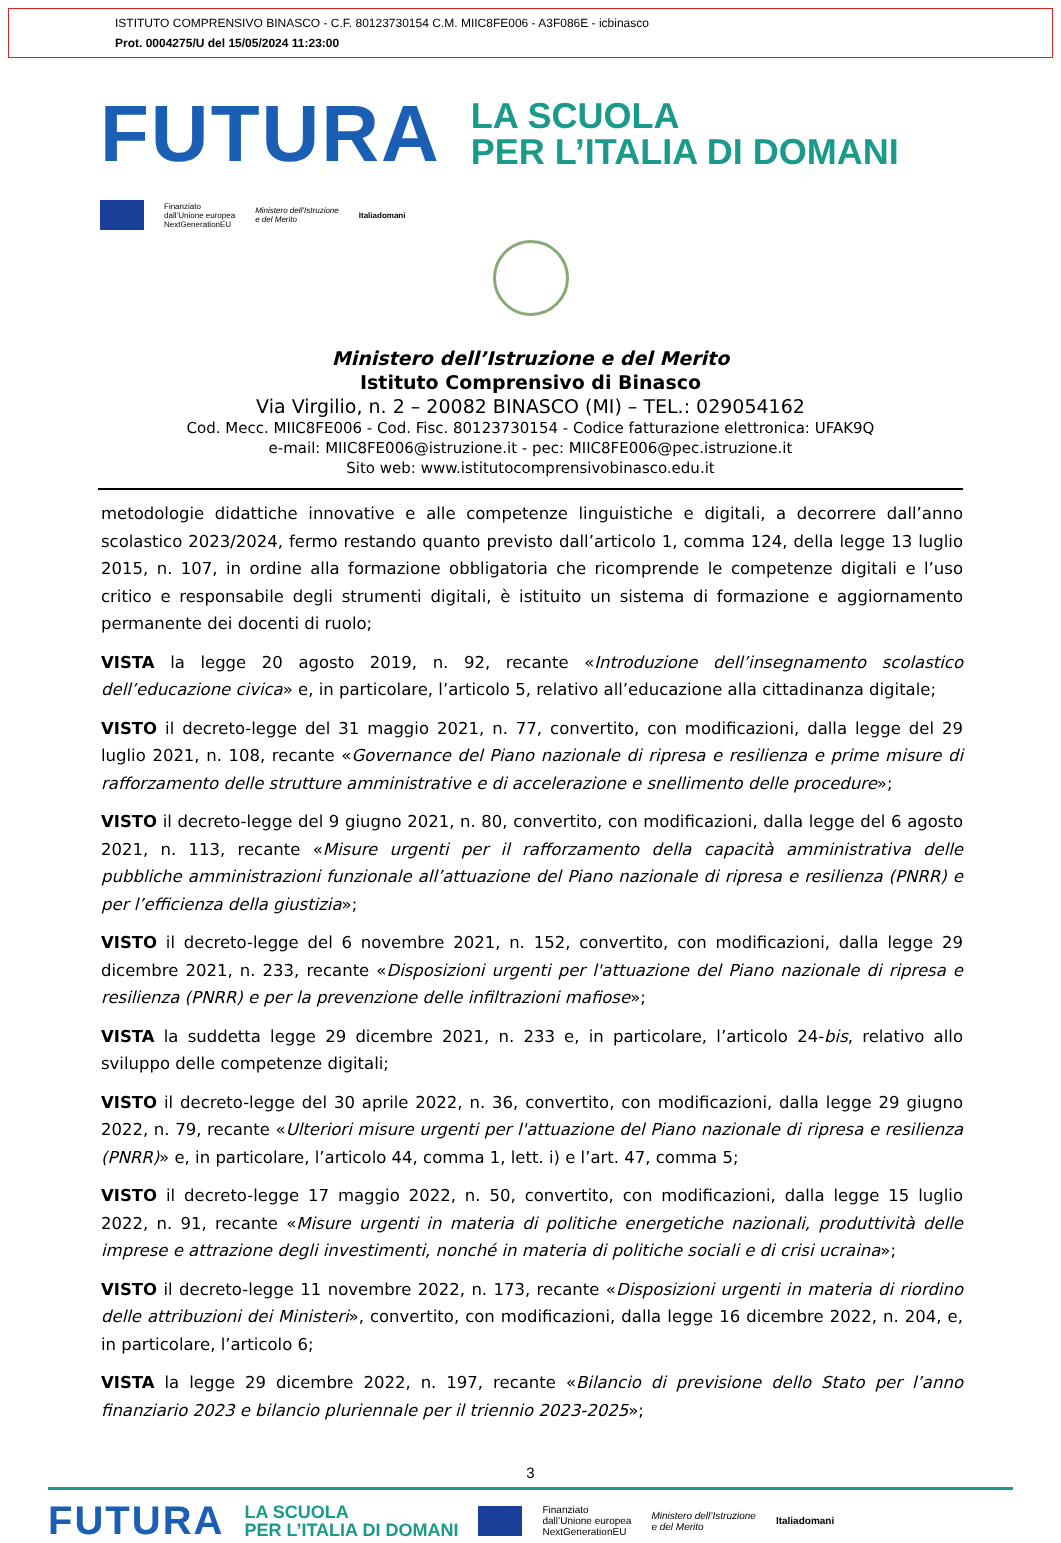ISTITUTO COMPRENSIVO BINASCO - C.F. 80123730154 C.M. MIIC8FE006 - A3F086E - icbinasco
Prot. 0004275/U del 15/05/2024 11:23:00
FUTURA
LA SCUOLA
PER L’ITALIA DI DOMANI
Finanziato
dall’Unione europea
NextGenerationEU
Ministero dell’Istruzione
e del Merito
Italiadomani
Ministero dell’Istruzione e del Merito
Istituto Comprensivo di Binasco
Via Virgilio, n. 2 – 20082 BINASCO (MI) – TEL.: 029054162
Cod. Mecc. MIIC8FE006 - Cod. Fisc. 80123730154 - Codice fatturazione elettronica: UFAK9Q
e-mail: MIIC8FE006@istruzione.it - pec: MIIC8FE006@pec.istruzione.it
Sito web: www.istitutocomprensivobinasco.edu.it
metodologie didattiche innovative e alle competenze linguistiche e digitali, a decorrere dall’anno scolastico 2023/2024, fermo restando quanto previsto dall’articolo 1, comma 124, della legge 13 luglio 2015, n. 107, in ordine alla formazione obbligatoria che ricomprende le competenze digitali e l’uso critico e responsabile degli strumenti digitali, è istituito un sistema di formazione e aggiornamento permanente dei docenti di ruolo;
VISTA la legge 20 agosto 2019, n. 92, recante «Introduzione dell’insegnamento scolastico dell’educazione civica» e, in particolare, l’articolo 5, relativo all’educazione alla cittadinanza digitale;
VISTO il decreto-legge del 31 maggio 2021, n. 77, convertito, con modificazioni, dalla legge del 29 luglio 2021, n. 108, recante «Governance del Piano nazionale di ripresa e resilienza e prime misure di rafforzamento delle strutture amministrative e di accelerazione e snellimento delle procedure»;
VISTO il decreto-legge del 9 giugno 2021, n. 80, convertito, con modificazioni, dalla legge del 6 agosto 2021, n. 113, recante «Misure urgenti per il rafforzamento della capacità amministrativa delle pubbliche amministrazioni funzionale all’attuazione del Piano nazionale di ripresa e resilienza (PNRR) e per l’efficienza della giustizia»;
VISTO il decreto-legge del 6 novembre 2021, n. 152, convertito, con modificazioni, dalla legge 29 dicembre 2021, n. 233, recante «Disposizioni urgenti per l'attuazione del Piano nazionale di ripresa e resilienza (PNRR) e per la prevenzione delle infiltrazioni mafiose»;
VISTA la suddetta legge 29 dicembre 2021, n. 233 e, in particolare, l’articolo 24-bis, relativo allo sviluppo delle competenze digitali;
VISTO il decreto-legge del 30 aprile 2022, n. 36, convertito, con modificazioni, dalla legge 29 giugno 2022, n. 79, recante «Ulteriori misure urgenti per l'attuazione del Piano nazionale di ripresa e resilienza (PNRR)» e, in particolare, l’articolo 44, comma 1, lett. i) e l’art. 47, comma 5;
VISTO il decreto-legge 17 maggio 2022, n. 50, convertito, con modificazioni, dalla legge 15 luglio 2022, n. 91, recante «Misure urgenti in materia di politiche energetiche nazionali, produttività delle imprese e attrazione degli investimenti, nonché in materia di politiche sociali e di crisi ucraina»;
VISTO il decreto-legge 11 novembre 2022, n. 173, recante «Disposizioni urgenti in materia di riordino delle attribuzioni dei Ministeri», convertito, con modificazioni, dalla legge 16 dicembre 2022, n. 204, e, in particolare, l’articolo 6;
VISTA la legge 29 dicembre 2022, n. 197, recante «Bilancio di previsione dello Stato per l’anno finanziario 2023 e bilancio pluriennale per il triennio 2023-2025»;
3
FUTURA
LA SCUOLA
PER L’ITALIA DI DOMANI
Finanziato
dall’Unione europea
NextGenerationEU
Ministero dell’Istruzione
e del Merito
Italiadomani